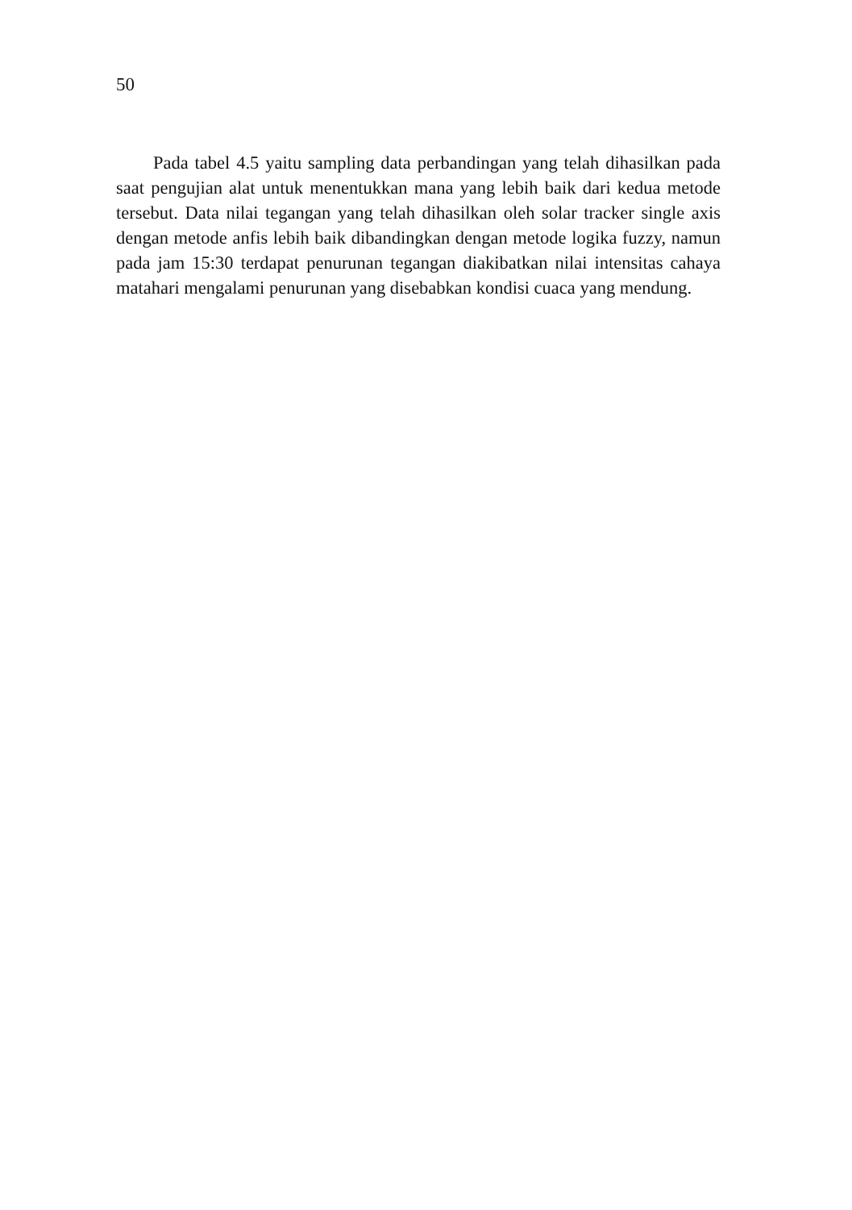50
Pada tabel 4.5 yaitu sampling data perbandingan yang telah dihasilkan pada saat pengujian alat untuk menentukkan mana yang lebih baik dari kedua metode tersebut. Data nilai tegangan yang telah dihasilkan oleh solar tracker single axis dengan metode anfis lebih baik dibandingkan dengan metode logika fuzzy, namun pada jam 15:30 terdapat penurunan tegangan diakibatkan nilai intensitas cahaya matahari mengalami penurunan yang disebabkan kondisi cuaca yang mendung.